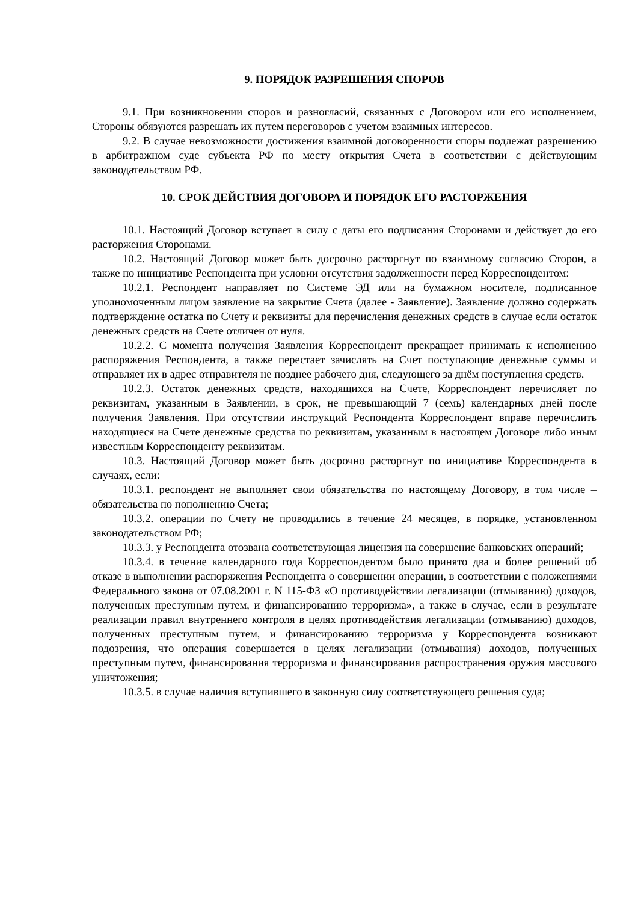9. ПОРЯДОК РАЗРЕШЕНИЯ СПОРОВ
9.1. При возникновении споров и разногласий, связанных с Договором или его исполнением, Стороны обязуются разрешать их путем переговоров с учетом взаимных интересов.
9.2. В случае невозможности достижения взаимной договоренности споры подлежат разрешению в арбитражном суде субъекта РФ по месту открытия Счета в соответствии с действующим законодательством РФ.
10. СРОК ДЕЙСТВИЯ ДОГОВОРА И ПОРЯДОК ЕГО РАСТОРЖЕНИЯ
10.1. Настоящий Договор вступает в силу с даты его подписания Сторонами и действует до его расторжения Сторонами.
10.2. Настоящий Договор может быть досрочно расторгнут по взаимному согласию Сторон, а также по инициативе Респондента при условии отсутствия задолженности перед Корреспондентом:
10.2.1. Респондент направляет по Системе ЭД или на бумажном носителе, подписанное уполномоченным лицом заявление на закрытие Счета (далее - Заявление). Заявление должно содержать подтверждение остатка по Счету и реквизиты для перечисления денежных средств в случае если остаток денежных средств на Счете отличен от нуля.
10.2.2. С момента получения Заявления Корреспондент прекращает принимать к исполнению распоряжения Респондента, а также перестает зачислять на Счет поступающие денежные суммы и отправляет их в адрес отправителя не позднее рабочего дня, следующего за днём поступления средств.
10.2.3. Остаток денежных средств, находящихся на Счете, Корреспондент перечисляет по реквизитам, указанным в Заявлении, в срок, не превышающий 7 (семь) календарных дней после получения Заявления. При отсутствии инструкций Респондента Корреспондент вправе перечислить находящиеся на Счете денежные средства по реквизитам, указанным в настоящем Договоре либо иным известным Корреспонденту реквизитам.
10.3. Настоящий Договор может быть досрочно расторгнут по инициативе Корреспондента в случаях, если:
10.3.1. респондент не выполняет свои обязательства по настоящему Договору, в том числе – обязательства по пополнению Счета;
10.3.2. операции по Счету не проводились в течение 24 месяцев, в порядке, установленном законодательством РФ;
10.3.3. у Респондента отозвана соответствующая лицензия на совершение банковских операций;
10.3.4. в течение календарного года Корреспондентом было принято два и более решений об отказе в выполнении распоряжения Респондента о совершении операции, в соответствии с положениями Федерального закона от 07.08.2001 г. N 115-ФЗ «О противодействии легализации (отмыванию) доходов, полученных преступным путем, и финансированию терроризма», а также в случае, если в результате реализации правил внутреннего контроля в целях противодействия легализации (отмыванию) доходов, полученных преступным путем, и финансированию терроризма у Корреспондента возникают подозрения, что операция совершается в целях легализации (отмывания) доходов, полученных преступным путем, финансирования терроризма и финансирования распространения оружия массового уничтожения;
10.3.5. в случае наличия вступившего в законную силу соответствующего решения суда;